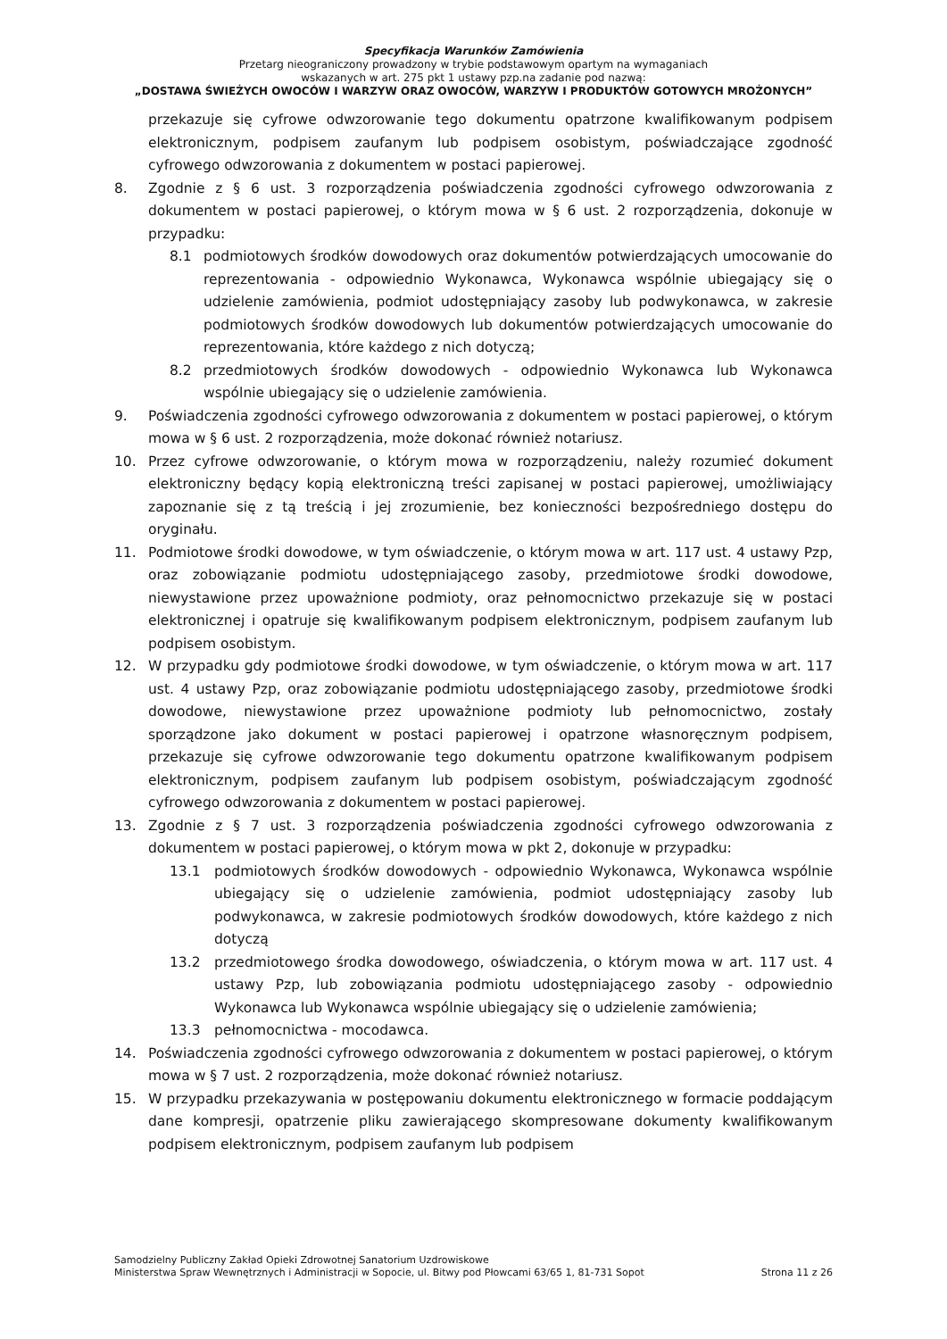Specyfikacja Warunków Zamówienia
Przetarg nieograniczony prowadzony w trybie podstawowym opartym na wymaganiach
wskazanych w art. 275 pkt 1 ustawy pzp.na zadanie pod nazwą:
„DOSTAWA ŚWIEŻYCH OWOCÓW I WARZYW ORAZ OWOCÓW, WARZYW I PRODUKTÓW GOTOWYCH MROŻONYCH”
przekazuje się cyfrowe odwzorowanie tego dokumentu opatrzone kwalifikowanym podpisem elektronicznym, podpisem zaufanym lub podpisem osobistym, poświadczające zgodność cyfrowego odwzorowania z dokumentem w postaci papierowej.
8. Zgodnie z § 6 ust. 3 rozporządzenia poświadczenia zgodności cyfrowego odwzorowania z dokumentem w postaci papierowej, o którym mowa w § 6 ust. 2 rozporządzenia, dokonuje w przypadku:
8.1 podmiotowych środków dowodowych oraz dokumentów potwierdzających umocowanie do reprezentowania - odpowiednio Wykonawca, Wykonawca wspólnie ubiegający się o udzielenie zamówienia, podmiot udostępniający zasoby lub podwykonawca, w zakresie podmiotowych środków dowodowych lub dokumentów potwierdzających umocowanie do reprezentowania, które każdego z nich dotyczą;
8.2 przedmiotowych środków dowodowych - odpowiednio Wykonawca lub Wykonawca wspólnie ubiegający się o udzielenie zamówienia.
9. Poświadczenia zgodności cyfrowego odwzorowania z dokumentem w postaci papierowej, o którym mowa w § 6 ust. 2 rozporządzenia, może dokonać również notariusz.
10. Przez cyfrowe odwzorowanie, o którym mowa w rozporządzeniu, należy rozumieć dokument elektroniczny będący kopią elektroniczną treści zapisanej w postaci papierowej, umożliwiający zapoznanie się z tą treścią i jej zrozumienie, bez konieczności bezpośredniego dostępu do oryginału.
11. Podmiotowe środki dowodowe, w tym oświadczenie, o którym mowa w art. 117 ust. 4 ustawy Pzp, oraz zobowiązanie podmiotu udostępniającego zasoby, przedmiotowe środki dowodowe, niewystawione przez upoważnione podmioty, oraz pełnomocnictwo przekazuje się w postaci elektronicznej i opatruje się kwalifikowanym podpisem elektronicznym, podpisem zaufanym lub podpisem osobistym.
12. W przypadku gdy podmiotowe środki dowodowe, w tym oświadczenie, o którym mowa w art. 117 ust. 4 ustawy Pzp, oraz zobowiązanie podmiotu udostępniającego zasoby, przedmiotowe środki dowodowe, niewystawione przez upoważnione podmioty lub pełnomocnictwo, zostały sporządzone jako dokument w postaci papierowej i opatrzone własnoręcznym podpisem, przekazuje się cyfrowe odwzorowanie tego dokumentu opatrzone kwalifikowanym podpisem elektronicznym, podpisem zaufanym lub podpisem osobistym, poświadczającym zgodność cyfrowego odwzorowania z dokumentem w postaci papierowej.
13. Zgodnie z § 7 ust. 3 rozporządzenia poświadczenia zgodności cyfrowego odwzorowania z dokumentem w postaci papierowej, o którym mowa w pkt 2, dokonuje w przypadku:
13.1 podmiotowych środków dowodowych - odpowiednio Wykonawca, Wykonawca wspólnie ubiegający się o udzielenie zamówienia, podmiot udostępniający zasoby lub podwykonawca, w zakresie podmiotowych środków dowodowych, które każdego z nich dotyczą
13.2 przedmiotowego środka dowodowego, oświadczenia, o którym mowa w art. 117 ust. 4 ustawy Pzp, lub zobowiązania podmiotu udostępniającego zasoby - odpowiednio Wykonawca lub Wykonawca wspólnie ubiegający się o udzielenie zamówienia;
13.3 pełnomocnictwa - mocodawca.
14. Poświadczenia zgodności cyfrowego odwzorowania z dokumentem w postaci papierowej, o którym mowa w § 7 ust. 2 rozporządzenia, może dokonać również notariusz.
15. W przypadku przekazywania w postępowaniu dokumentu elektronicznego w formacie poddającym dane kompresji, opatrzenie pliku zawierającego skompresowane dokumenty kwalifikowanym podpisem elektronicznym, podpisem zaufanym lub podpisem
Samodzielny Publiczny Zakład Opieki Zdrowotnej Sanatorium Uzdrowiskowe
Ministerstwa Spraw Wewnętrznych i Administracji w Sopocie, ul. Bitwy pod Płowcami 63/65 1, 81-731 Sopot Strona 11 z 26